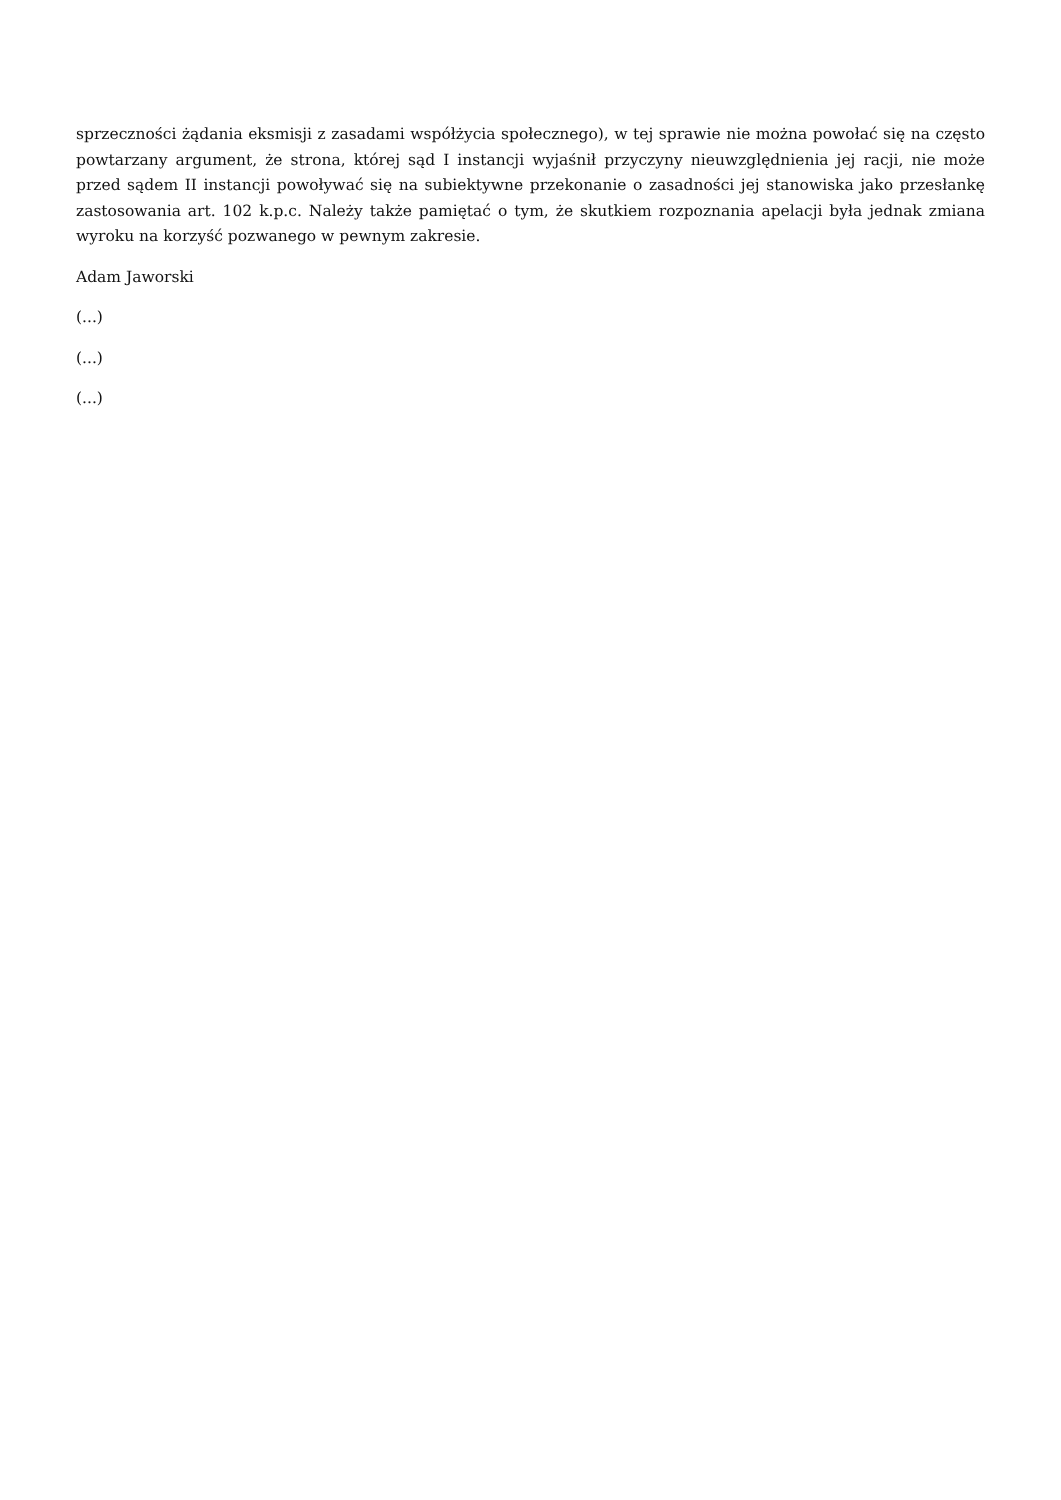sprzeczności żądania eksmisji z zasadami współżycia społecznego), w tej sprawie nie można powołać się na często powtarzany argument, że strona, której sąd I instancji wyjaśnił przyczyny nieuwzględnienia jej racji, nie może przed sądem II instancji powoływać się na subiektywne przekonanie o zasadności jej stanowiska jako przesłankę zastosowania art. 102 k.p.c. Należy także pamiętać o tym, że skutkiem rozpoznania apelacji była jednak zmiana wyroku na korzyść pozwanego w pewnym zakresie.
Adam Jaworski
(...)
(...)
(...)